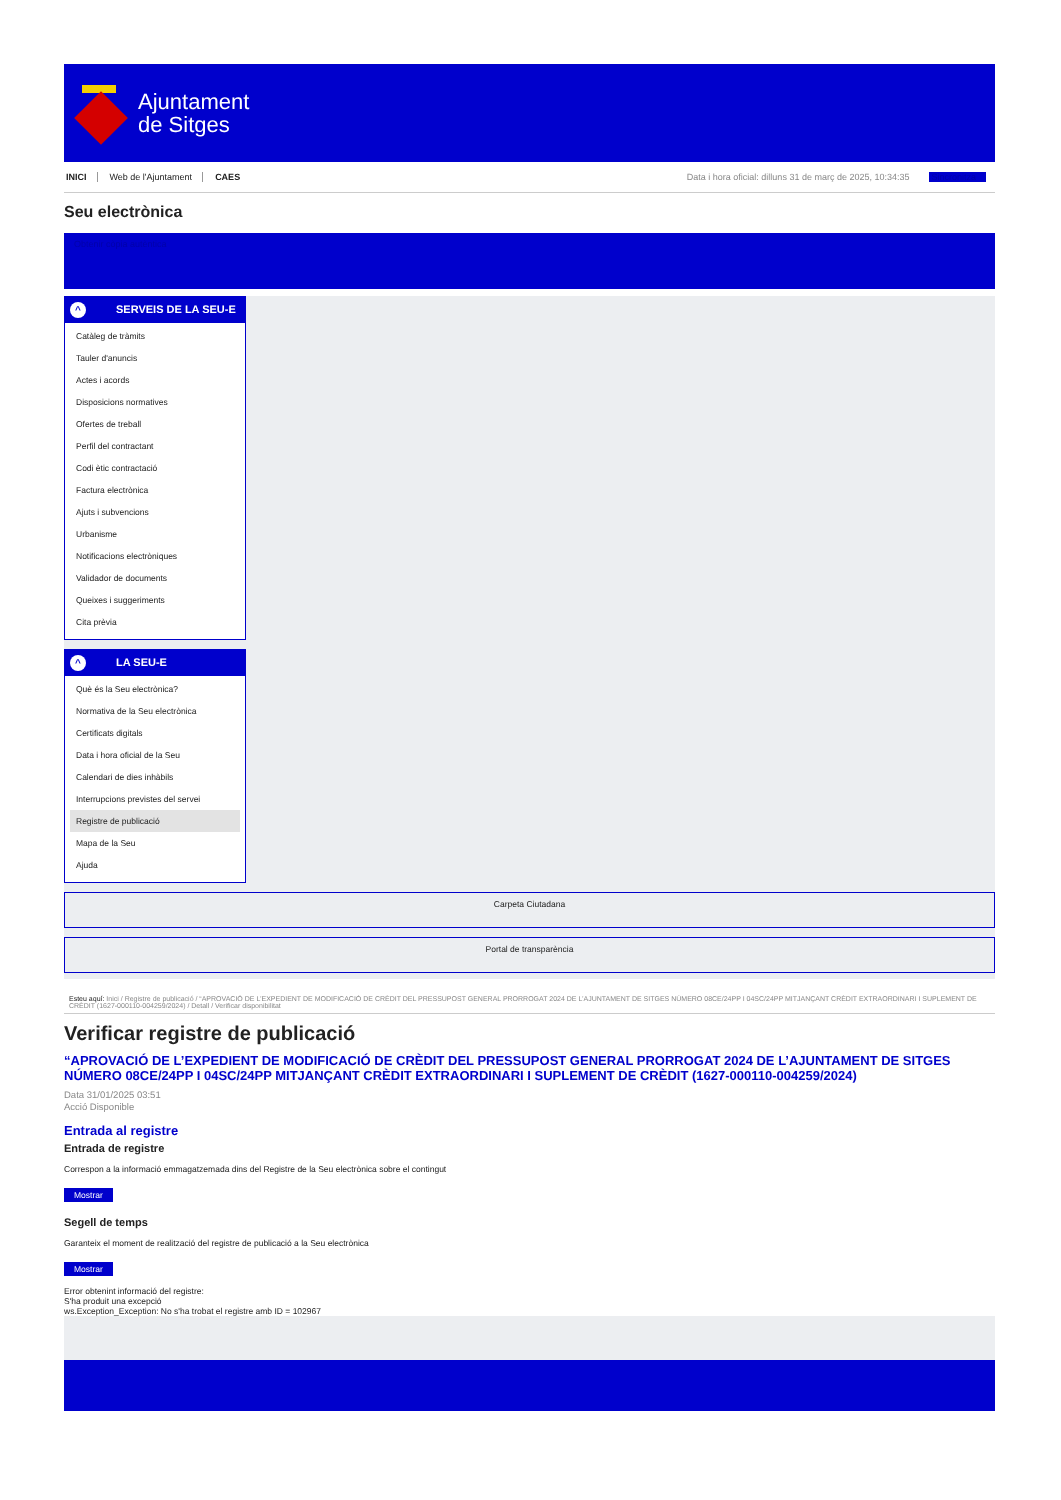Ajuntament
de Sitges
INICI Web de l'Ajuntament CAES Data i hora oficial: dilluns 31 de març de 2025, 10:34:35 Sincronitza
Seu electrònica
Obtenir còpia autèntica
^ SERVEIS DE LA SEU-E
Catàleg de tràmits
Tauler d'anuncis
Actes i acords
Disposicions normatives
Ofertes de treball
Perfil del contractant
Codi ètic contractació
Factura electrònica
Ajuts i subvencions
Urbanisme
Notificacions electròniques
Validador de documents
Queixes i suggeriments
Cita prèvia
^ LA SEU-E
Què és la Seu electrònica?
Normativa de la Seu electrònica
Certificats digitals
Data i hora oficial de la Seu
Calendari de dies inhàbils
Interrupcions previstes del servei
Registre de publicació
Mapa de la Seu
Ajuda
Carpeta Ciutadana
Portal de transparència
Esteu aquí: Inici / Registre de publicació / “APROVACIÓ DE L’EXPEDIENT DE MODIFICACIÓ DE CRÈDIT DEL PRESSUPOST GENERAL PRORROGAT 2024 DE L’AJUNTAMENT DE SITGES NÚMERO 08CE/24PP I 04SC/24PP MITJANÇANT CRÈDIT EXTRAORDINARI I SUPLEMENT DE CRÈDIT (1627-000110-004259/2024) / Detall / Verificar disponibilitat
Verificar registre de publicació
“APROVACIÓ DE L’EXPEDIENT DE MODIFICACIÓ DE CRÈDIT DEL PRESSUPOST GENERAL PRORROGAT 2024 DE L’AJUNTAMENT DE SITGES NÚMERO 08CE/24PP I 04SC/24PP MITJANÇANT CRÈDIT EXTRAORDINARI I SUPLEMENT DE CRÈDIT (1627-000110-004259/2024)
Data 31/01/2025 03:51
Acció Disponible
Entrada al registre
Entrada de registre
Correspon a la informació emmagatzemada dins del Registre de la Seu electrònica sobre el contingut
Mostrar
Segell de temps
Garanteix el moment de realització del registre de publicació a la Seu electrònica
Mostrar
Error obtenint informació del registre:
S'ha produit una excepció
ws.Exception_Exception: No s'ha trobat el registre amb ID = 102967